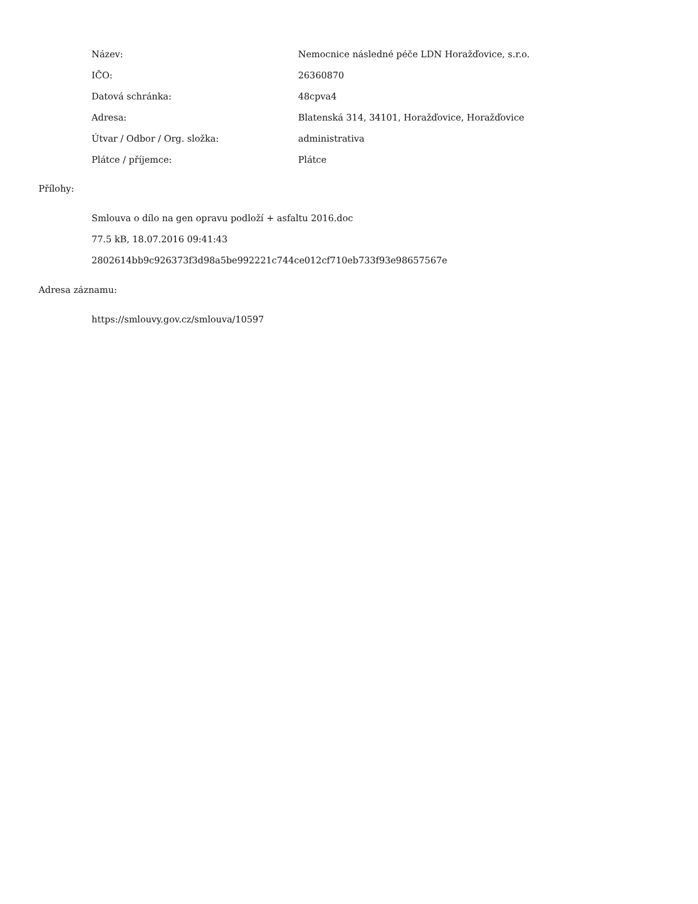| Název: | Nemocnice následné péče LDN Horažďovice, s.r.o. |
| IČO: | 26360870 |
| Datová schránka: | 48cpva4 |
| Adresa: | Blatenská 314, 34101, Horažďovice, Horažďovice |
| Útvar / Odbor / Org. složka: | administrativa |
| Plátce / příjemce: | Plátce |
Přílohy:
Smlouva o dílo na gen opravu podloží + asfaltu 2016.doc
77.5 kB, 18.07.2016 09:41:43
2802614bb9c926373f3d98a5be992221c744ce012cf710eb733f93e98657567e
Adresa záznamu:
https://smlouvy.gov.cz/smlouva/10597